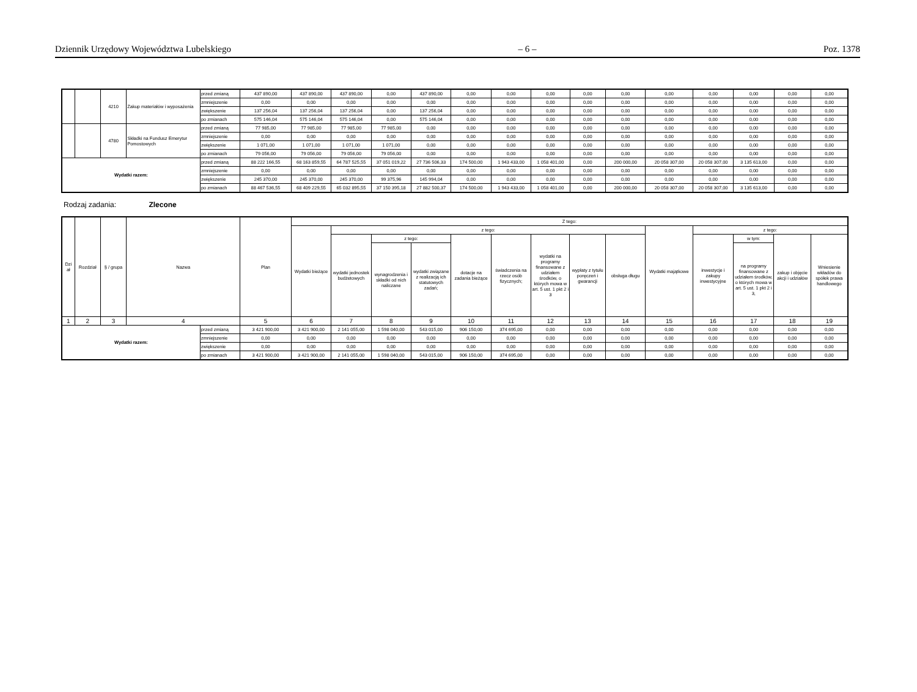Dziennik Urzędowy Województwa Lubelskiego – 6 – Poz. 1378
| | | 4210 | Zakup materiałów i wyposażenia | przed zmianą | 437 890,00 | 437 890,00 | 437 890,00 | 0,00 | 437 890,00 | 0,00 | 0,00 | 0,00 | 0,00 | 0,00 | 0,00 | 0,00 | 0,00 | 0,00 | 0,00 |
| | | | | zmniejszenie | 0,00 | 0,00 | 0,00 | 0,00 | 0,00 | 0,00 | 0,00 | 0,00 | 0,00 | 0,00 | 0,00 | 0,00 | 0,00 | 0,00 | 0,00 |
| | | | | zwiększenie | 137 256,04 | 137 256,04 | 137 256,04 | 0,00 | 137 256,04 | 0,00 | 0,00 | 0,00 | 0,00 | 0,00 | 0,00 | 0,00 | 0,00 | 0,00 | 0,00 |
| | | | | po zmianach | 575 146,04 | 575 146,04 | 575 146,04 | 0,00 | 575 146,04 | 0,00 | 0,00 | 0,00 | 0,00 | 0,00 | 0,00 | 0,00 | 0,00 | 0,00 | 0,00 |
| | | 4780 | Składki na Fundusz Emerytur Pomostowych | przed zmianą | 77 985,00 | 77 985,00 | 77 985,00 | 77 985,00 | 0,00 | 0,00 | 0,00 | 0,00 | 0,00 | 0,00 | 0,00 | 0,00 | 0,00 | 0,00 | 0,00 |
| | | | | zmniejszenie | 0,00 | 0,00 | 0,00 | 0,00 | 0,00 | 0,00 | 0,00 | 0,00 | 0,00 | 0,00 | 0,00 | 0,00 | 0,00 | 0,00 | 0,00 |
| | | | | zwiększenie | 1 071,00 | 1 071,00 | 1 071,00 | 1 071,00 | 0,00 | 0,00 | 0,00 | 0,00 | 0,00 | 0,00 | 0,00 | 0,00 | 0,00 | 0,00 | 0,00 |
| | | | | po zmianach | 79 056,00 | 79 056,00 | 79 056,00 | 79 056,00 | 0,00 | 0,00 | 0,00 | 0,00 | 0,00 | 0,00 | 0,00 | 0,00 | 0,00 | 0,00 | 0,00 |
| Wydatki razem: | | | | przed zmianą | 88 222 166,55 | 68 163 859,55 | 64 787 525,55 | 37 051 019,22 | 27 736 506,33 | 174 500,00 | 1 943 433,00 | 1 058 401,00 | 0,00 | 200 000,00 | 20 058 307,00 | 20 058 307,00 | 3 135 613,00 | 0,00 | 0,00 |
| | | | | zmniejszenie | 0,00 | 0,00 | 0,00 | 0,00 | 0,00 | 0,00 | 0,00 | 0,00 | 0,00 | 0,00 | 0,00 | 0,00 | 0,00 | 0,00 | 0,00 |
| | | | | zwiększenie | 245 370,00 | 245 370,00 | 245 370,00 | 99 375,96 | 145 994,04 | 0,00 | 0,00 | 0,00 | 0,00 | 0,00 | 0,00 | 0,00 | 0,00 | 0,00 | 0,00 |
| | | | | po zmianach | 88 467 536,55 | 68 409 229,55 | 65 032 895,55 | 37 150 395,18 | 27 882 500,37 | 174 500,00 | 1 943 433,00 | 1 058 401,00 | 0,00 | 200 000,00 | 20 058 307,00 | 20 058 307,00 | 3 135 613,00 | 0,00 | 0,00 |
Rodzaj zadania: Zlecone
| Dzi ał | Rozdział | § / grupa | Nazwa | | Plan | Z tego: | | | | | | | | | | | | | |
| --- | --- | --- | --- | --- | --- | --- | --- | --- | --- | --- | --- | --- | --- | --- | --- | --- | --- | --- | --- |
| | | | | | | Wydatki bieżące | z tego: | | | | | | | | Wydatki majątkowe | z tego: | | | |
| | | | | | | | wydatki jednostek budżetowych | z tego: | | dotacje na zadania bieżące | świadczenia na rzecz osób fizycznych; | wydatki na programy finansowane z udziałem środków, o których mowa w art. 5 ust. 1 pkt 2 i 3 | wypłaty z tytułu poręczeń i gwarancji | obsługa długu | | inwestycje i zakupy inwestycyjne | w tym: | zakup i objęcie akcji i udziałów | Wniesienie wkładów do spółek prawa handlowego |
| | | | | | | | | wynagrodzenia i składki od nich naliczane | wydatki związane z realizacją ich statutowych zadań; | | | | | | | | na programy finansowane z udziałem środków, o których mowa w art. 5 ust. 1 pkt 2 i 3, | | |
| 1 | 2 | 3 | 4 | | 5 | 6 | 7 | 8 | 9 | 10 | 11 | 12 | 13 | 14 | 15 | 16 | 17 | 18 | 19 |
| Wydatki razem: | | | | przed zmianą | 3 421 900,00 | 3 421 900,00 | 2 141 055,00 | 1 598 040,00 | 543 015,00 | 906 150,00 | 374 695,00 | 0,00 | 0,00 | 0,00 | 0,00 | 0,00 | 0,00 | 0,00 | 0,00 |
| | | | | zmniejszenie | 0,00 | 0,00 | 0,00 | 0,00 | 0,00 | 0,00 | 0,00 | 0,00 | 0,00 | 0,00 | 0,00 | 0,00 | 0,00 | 0,00 | 0,00 |
| | | | | zwiększenie | 0,00 | 0,00 | 0,00 | 0,00 | 0,00 | 0,00 | 0,00 | 0,00 | 0,00 | 0,00 | 0,00 | 0,00 | 0,00 | 0,00 | 0,00 |
| | | | | po zmianach | 3 421 900,00 | 3 421 900,00 | 2 141 055,00 | 1 598 040,00 | 543 015,00 | 906 150,00 | 374 695,00 | 0,00 | 0,00 | 0,00 | 0,00 | 0,00 | 0,00 | 0,00 | 0,00 |